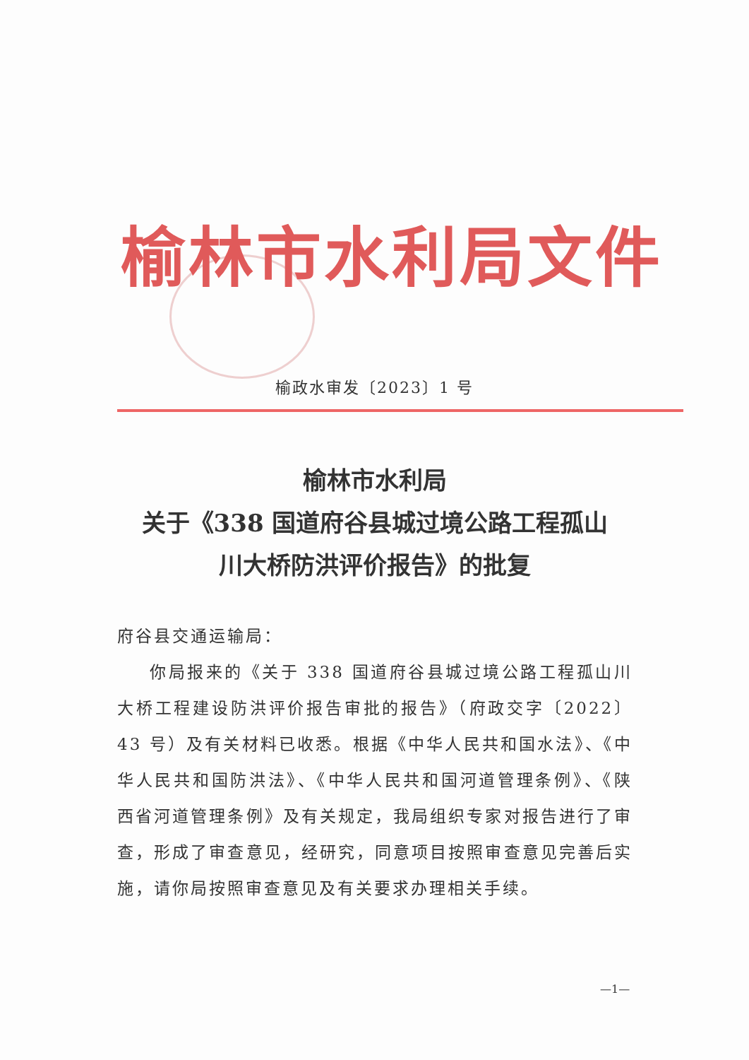榆林市水利局文件
榆政水审发〔2023〕1 号
榆林市水利局
关于《338 国道府谷县城过境公路工程孤山
川大桥防洪评价报告》的批复
府谷县交通运输局：
你局报来的《关于 338 国道府谷县城过境公路工程孤山川大桥工程建设防洪评价报告审批的报告》（府政交字〔2022〕43 号）及有关材料已收悉。根据《中华人民共和国水法》、《中华人民共和国防洪法》、《中华人民共和国河道管理条例》、《陕西省河道管理条例》及有关规定，我局组织专家对报告进行了审查，形成了审查意见，经研究，同意项目按照审查意见完善后实施，请你局按照审查意见及有关要求办理相关手续。
—1—